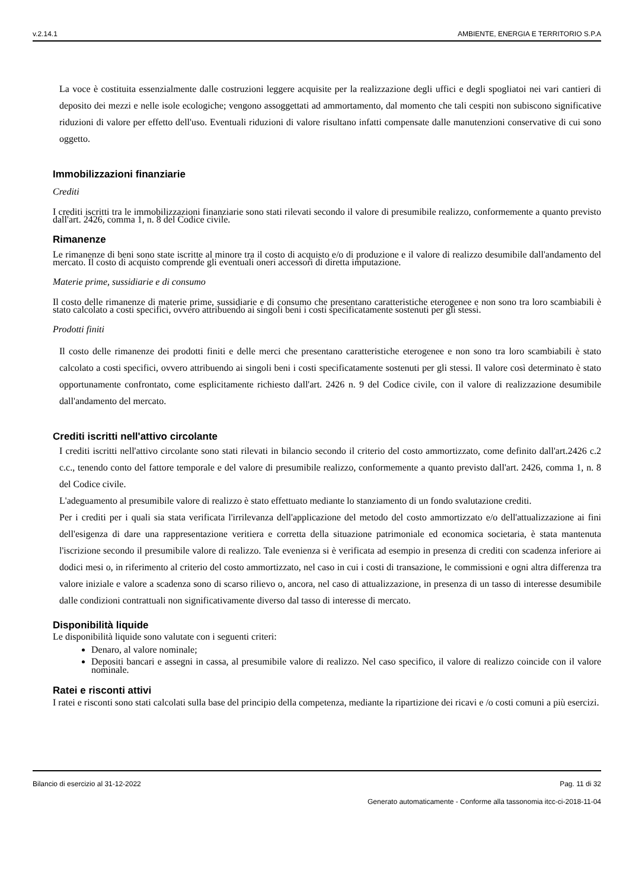v.2.14.1 AMBIENTE, ENERGIA E TERRITORIO S.P.A
La voce è costituita essenzialmente dalle costruzioni leggere acquisite per la realizzazione degli uffici e degli spogliatoi nei vari cantieri di deposito dei mezzi e nelle isole ecologiche; vengono assoggettati ad ammortamento, dal momento che tali cespiti non subiscono significative riduzioni di valore per effetto dell'uso. Eventuali riduzioni di valore risultano infatti compensate dalle manutenzioni conservative di cui sono oggetto.
Immobilizzazioni finanziarie
Crediti
I crediti iscritti tra le immobilizzazioni finanziarie sono stati rilevati secondo il valore di presumibile realizzo, conformemente a quanto previsto dall'art. 2426, comma 1, n. 8 del Codice civile.
Rimanenze
Le rimanenze di beni sono state iscritte al minore tra il costo di acquisto e/o di produzione e il valore di realizzo desumibile dall'andamento del mercato. Il costo di acquisto comprende gli eventuali oneri accessori di diretta imputazione.
Materie prime, sussidiarie e di consumo
Il costo delle rimanenze di materie prime, sussidiarie e di consumo che presentano caratteristiche eterogenee e non sono tra loro scambiabili è stato calcolato a costi specifici, ovvero attribuendo ai singoli beni i costi specificatamente sostenuti per gli stessi.
Prodotti finiti
Il costo delle rimanenze dei prodotti finiti e delle merci che presentano caratteristiche eterogenee e non sono tra loro scambiabili è stato calcolato a costi specifici, ovvero attribuendo ai singoli beni i costi specificatamente sostenuti per gli stessi. Il valore così determinato è stato opportunamente confrontato, come esplicitamente richiesto dall'art. 2426 n. 9 del Codice civile, con il valore di realizzazione desumibile dall'andamento del mercato.
Crediti iscritti nell'attivo circolante
I crediti iscritti nell'attivo circolante sono stati rilevati in bilancio secondo il criterio del costo ammortizzato, come definito dall'art.2426 c.2 c.c., tenendo conto del fattore temporale e del valore di presumibile realizzo, conformemente a quanto previsto dall'art. 2426, comma 1, n. 8 del Codice civile.
L'adeguamento al presumibile valore di realizzo è stato effettuato mediante lo stanziamento di un fondo svalutazione crediti.
Per i crediti per i quali sia stata verificata l'irrilevanza dell'applicazione del metodo del costo ammortizzato e/o dell'attualizzazione ai fini dell'esigenza di dare una rappresentazione veritiera e corretta della situazione patrimoniale ed economica societaria, è stata mantenuta l'iscrizione secondo il presumibile valore di realizzo. Tale evenienza si è verificata ad esempio in presenza di crediti con scadenza inferiore ai dodici mesi o, in riferimento al criterio del costo ammortizzato, nel caso in cui i costi di transazione, le commissioni e ogni altra differenza tra valore iniziale e valore a scadenza sono di scarso rilievo o, ancora, nel caso di attualizzazione, in presenza di un tasso di interesse desumibile dalle condizioni contrattuali non significativamente diverso dal tasso di interesse di mercato.
Disponibilità liquide
Le disponibilità liquide sono valutate con i seguenti criteri:
Denaro, al valore nominale;
Depositi bancari e assegni in cassa, al presumibile valore di realizzo. Nel caso specifico, il valore di realizzo coincide con il valore nominale.
Ratei e risconti attivi
I ratei e risconti sono stati calcolati sulla base del principio della competenza, mediante la ripartizione dei ricavi e /o costi comuni a più esercizi.
Bilancio di esercizio al 31-12-2022 Pag. 11 di 32
Generato automaticamente - Conforme alla tassonomia itcc-ci-2018-11-04